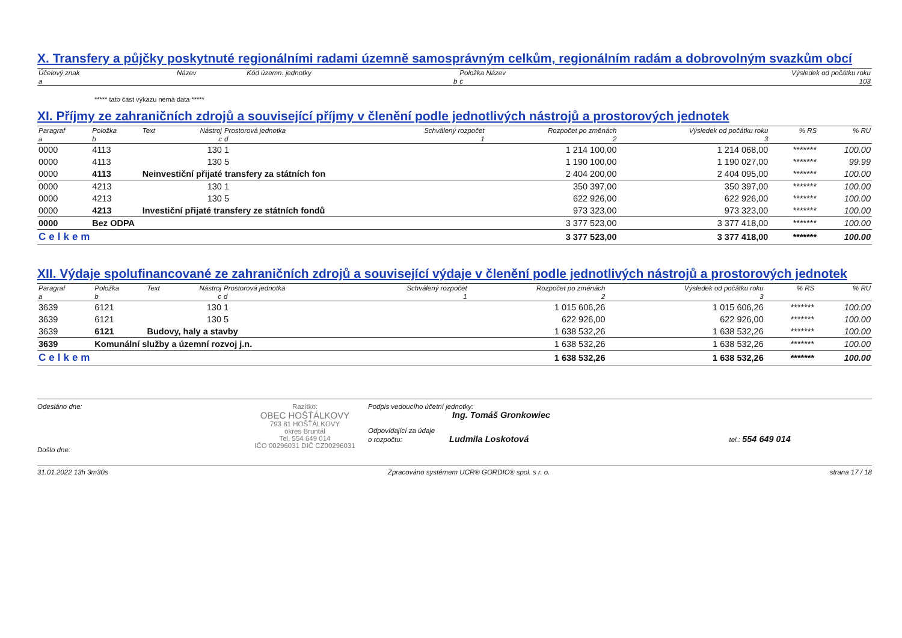X. Transfery a půjčky poskytnuté regionálními radami územně samosprávným celkům, regionálním radám a dobrovolným svazkům obcí
| Účelový znak | Název | Kód územn. jednotky | Položka Název | Výsledek od počátku roku |
| --- | --- | --- | --- | --- |
| a | | b | c | 103 |
***** tato část výkazu nemá data *****
XI. Příjmy ze zahraničních zdrojů a související příjmy v členění podle jednotlivých nástrojů a prostorových jednotek
| Paragraf | Položka | Text | Nástroj | Prostorová jednotka | Schválený rozpočet | Rozpočet po změnách | Výsledek od počátku roku | % RS | % RU |
| --- | --- | --- | --- | --- | --- | --- | --- | --- | --- |
| a | b | | c | d | 1 | 2 | 3 | | |
| 0000 | 4113 | | 130 | 1 | | 1 214 100,00 | 1 214 068,00 | ******* | 100.00 |
| 0000 | 4113 | | 130 | 5 | | 1 190 100,00 | 1 190 027,00 | ******* | 99.99 |
| 0000 | 4113 | Neinvestiční přijaté transfery za státních fon | | | | 2 404 200,00 | 2 404 095,00 | ******* | 100.00 |
| 0000 | 4213 | | 130 | 1 | | 350 397,00 | 350 397,00 | ******* | 100.00 |
| 0000 | 4213 | | 130 | 5 | | 622 926,00 | 622 926,00 | ******* | 100.00 |
| 0000 | 4213 | Investiční přijaté transfery ze státních fondů | | | | 973 323,00 | 973 323,00 | ******* | 100.00 |
| 0000 | Bez ODPA | | | | | 3 377 523,00 | 3 377 418,00 | ******* | 100.00 |
| Celkem | | | | | | 3 377 523,00 | 3 377 418,00 | ******* | 100.00 |
XII. Výdaje spolufinancované ze zahraničních zdrojů a související výdaje v členění podle jednotlivých nástrojů a prostorových jednotek
| Paragraf | Položka | Text | Nástroj | Prostorová jednotka | Schválený rozpočet | Rozpočet po změnách | Výsledek od počátku roku | % RS | % RU |
| --- | --- | --- | --- | --- | --- | --- | --- | --- | --- |
| a | b | | c | d | 1 | 2 | 3 | | |
| 3639 | 6121 | | 130 | 1 | | 1 015 606,26 | 1 015 606,26 | ******* | 100.00 |
| 3639 | 6121 | | 130 | 5 | | 622 926,00 | 622 926,00 | ******* | 100.00 |
| 3639 | 6121 | Budovy, haly a stavby | | | | 1 638 532,26 | 1 638 532,26 | ******* | 100.00 |
| 3639 | Komunální služby a územní rozvoj j.n. | | | | | 1 638 532,26 | 1 638 532,26 | ******* | 100.00 |
| Celkem | | | | | | 1 638 532,26 | 1 638 532,26 | ******* | 100.00 |
Odesláno dne:
Došlo dne:
Razítko:
OBEC HOŠŤÁLKOVY
793 81 HOŠŤÁLKOVY
okres Bruntál
Tel. 554 649 014
IČO 00296031 DIČ CZ00296031
Podpis vedoucího účetní jednotky:
Ing. Tomáš Gronkowiec
Odpovídající za údaje
o rozpočtu: Ludmila Loskotová tel.: 554 649 014
31.01.2022 13h 3m30s Zpracováno systémem UCR® GORDIC® spol. s r. o. strana 17 / 18